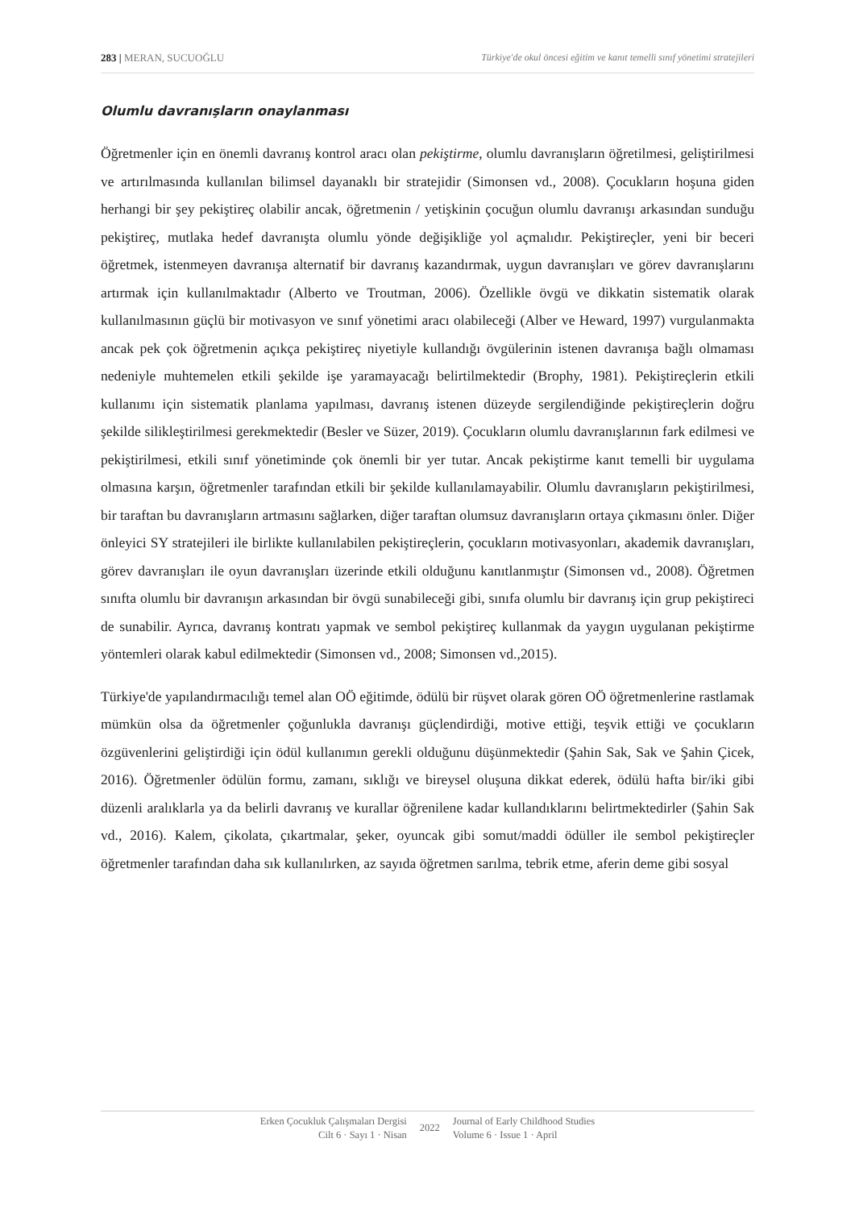283 | MERAN, SUCUOĞLU Türkiye'de okul öncesi eğitim ve kanıt temelli sınıf yönetimi stratejileri
Olumlu davranışların onaylanması
Öğretmenler için en önemli davranış kontrol aracı olan pekiştirme, olumlu davranışların öğretilmesi, geliştirilmesi ve artırılmasında kullanılan bilimsel dayanaklı bir stratejidir (Simonsen vd., 2008). Çocukların hoşuna giden herhangi bir şey pekiştireç olabilir ancak, öğretmenin / yetişkinin çocuğun olumlu davranışı arkasından sunduğu pekiştireç, mutlaka hedef davranışta olumlu yönde değişikliğe yol açmalıdır. Pekiştireçler, yeni bir beceri öğretmek, istenmeyen davranışa alternatif bir davranış kazandırmak, uygun davranışları ve görev davranışlarını artırmak için kullanılmaktadır (Alberto ve Troutman, 2006). Özellikle övgü ve dikkatin sistematik olarak kullanılmasının güçlü bir motivasyon ve sınıf yönetimi aracı olabileceği (Alber ve Heward, 1997) vurgulanmakta ancak pek çok öğretmenin açıkça pekiştireç niyetiyle kullandığı övgülerinin istenen davranışa bağlı olmaması nedeniyle muhtemelen etkili şekilde işe yaramayacağı belirtilmektedir (Brophy, 1981). Pekiştireçlerin etkili kullanımı için sistematik planlama yapılması, davranış istenen düzeyde sergilendiğinde pekiştireçlerin doğru şekilde silikleştirilmesi gerekmektedir (Besler ve Süzer, 2019). Çocukların olumlu davranışlarının fark edilmesi ve pekiştirilmesi, etkili sınıf yönetiminde çok önemli bir yer tutar. Ancak pekiştirme kanıt temelli bir uygulama olmasına karşın, öğretmenler tarafından etkili bir şekilde kullanılamayabilir. Olumlu davranışların pekiştirilmesi, bir taraftan bu davranışların artmasını sağlarken, diğer taraftan olumsuz davranışların ortaya çıkmasını önler. Diğer önleyici SY stratejileri ile birlikte kullanılabilen pekiştireçlerin, çocukların motivasyonları, akademik davranışları, görev davranışları ile oyun davranışları üzerinde etkili olduğunu kanıtlanmıştır (Simonsen vd., 2008). Öğretmen sınıfta olumlu bir davranışın arkasından bir övgü sunabileceği gibi, sınıfa olumlu bir davranış için grup pekiştireci de sunabilir. Ayrıca, davranış kontratı yapmak ve sembol pekiştireç kullanmak da yaygın uygulanan pekiştirme yöntemleri olarak kabul edilmektedir (Simonsen vd., 2008; Simonsen vd.,2015).
Türkiye'de yapılandırmacılığı temel alan OÖ eğitimde, ödülü bir rüşvet olarak gören OÖ öğretmenlerine rastlamak mümkün olsa da öğretmenler çoğunlukla davranışı güçlendirdiği, motive ettiği, teşvik ettiği ve çocukların özgüvenlerini geliştirdiği için ödül kullanımın gerekli olduğunu düşünmektedir (Şahin Sak, Sak ve Şahin Çicek, 2016). Öğretmenler ödülün formu, zamanı, sıklığı ve bireysel oluşuna dikkat ederek, ödülü hafta bir/iki gibi düzenli aralıklarla ya da belirli davranış ve kurallar öğrenilene kadar kullandıklarını belirtmektedirler (Şahin Sak vd., 2016). Kalem, çikolata, çıkartmalar, şeker, oyuncak gibi somut/maddi ödüller ile sembol pekiştireçler öğretmenler tarafından daha sık kullanılırken, az sayıda öğretmen sarılma, tebrik etme, aferin deme gibi sosyal
Erken Çocukluk Çalışmaları Dergisi
Cilt 6 · Sayı 1 · Nisan
2022
Journal of Early Childhood Studies
Volume 6 · Issue 1 · April